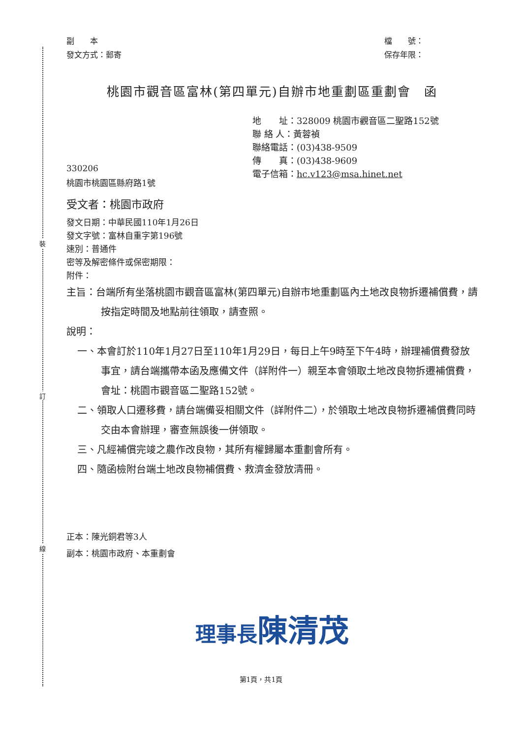裝
訂
線
副　　本
發文方式：郵寄
檔　　號：
保存年限：
桃園市觀音區富林(第四單元)自辦市地重劃區重劃會　函
地　　址：328009 桃園市觀音區二聖路152號
聯 絡 人：黃蓉禎
聯絡電話：(03)438-9509
傳　　真：(03)438-9609
電子信箱：hc.v123@msa.hinet.net
330206
桃園市桃園區縣府路1號
受文者：桃園市政府
發文日期：中華民國110年1月26日
發文字號：富林自重字第196號
速別：普通件
密等及解密條件或保密期限：
附件：
主旨：台端所有坐落桃園市觀音區富林(第四單元)自辦市地重劃區內土地改良物拆遷補償費，請按指定時間及地點前往領取，請查照。
說明：
一、本會訂於110年1月27日至110年1月29日，每日上午9時至下午4時，辦理補償費發放事宜，請台端攜帶本函及應備文件（詳附件一）親至本會領取土地改良物拆遷補償費，會址：桃園市觀音區二聖路152號。
二、領取人口遷移費，請台端備妥相關文件（詳附件二），於領取土地改良物拆遷補償費同時交由本會辦理，審查無誤後一併領取。
三、凡經補償完竣之農作改良物，其所有權歸屬本重劃會所有。
四、隨函檢附台端土地改良物補償費、救濟金發放清冊。
正本：陳光銅君等3人
副本：桃園市政府、本重劃會
理事長陳清茂
第1頁，共1頁